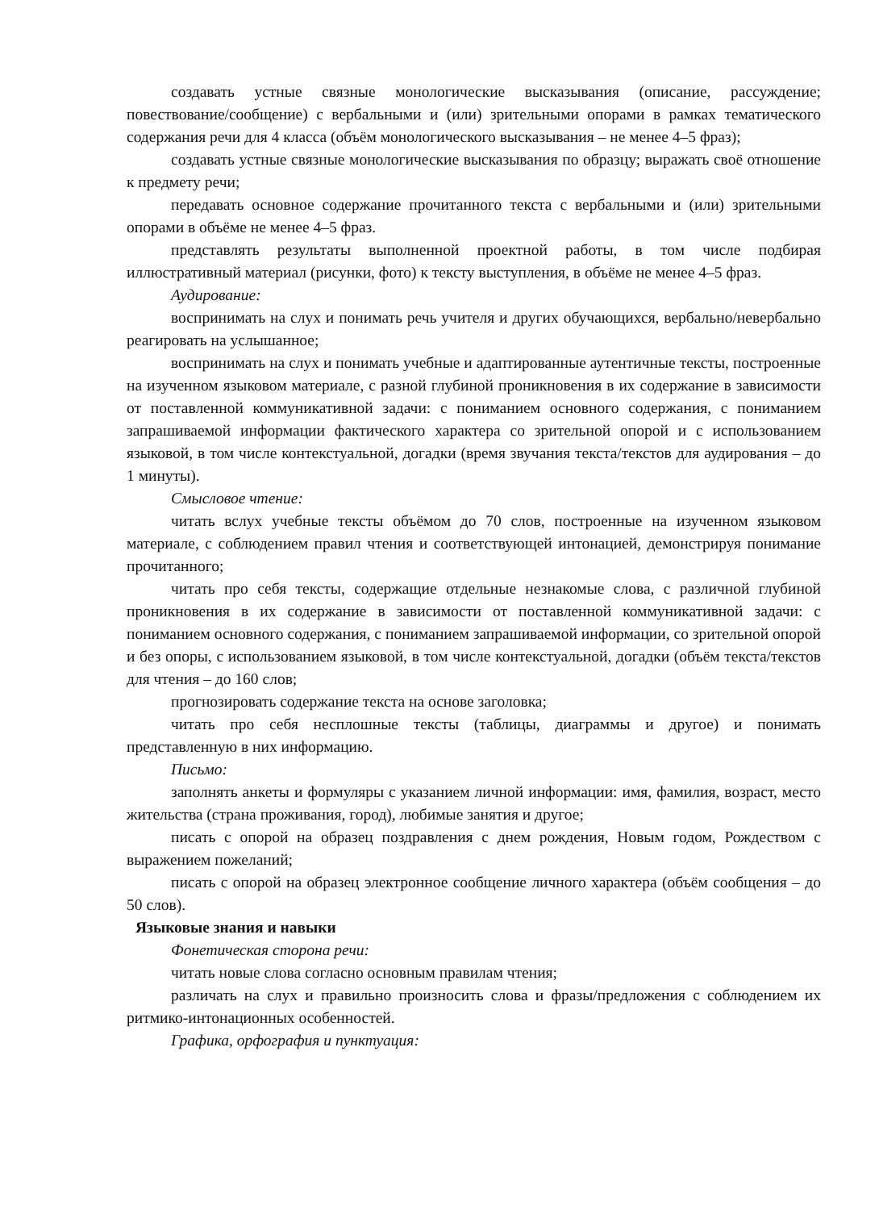создавать устные связные монологические высказывания (описание, рассуждение; повествование/сообщение) с вербальными и (или) зрительными опорами в рамках тематического содержания речи для 4 класса (объём монологического высказывания – не менее 4–5 фраз);
создавать устные связные монологические высказывания по образцу; выражать своё отношение к предмету речи;
передавать основное содержание прочитанного текста с вербальными и (или) зрительными опорами в объёме не менее 4–5 фраз.
представлять результаты выполненной проектной работы, в том числе подбирая иллюстративный материал (рисунки, фото) к тексту выступления, в объёме не менее 4–5 фраз.
Аудирование:
воспринимать на слух и понимать речь учителя и других обучающихся, вербально/невербально реагировать на услышанное;
воспринимать на слух и понимать учебные и адаптированные аутентичные тексты, построенные на изученном языковом материале, с разной глубиной проникновения в их содержание в зависимости от поставленной коммуникативной задачи: с пониманием основного содержания, с пониманием запрашиваемой информации фактического характера со зрительной опорой и с использованием языковой, в том числе контекстуальной, догадки (время звучания текста/текстов для аудирования – до 1 минуты).
Смысловое чтение:
читать вслух учебные тексты объёмом до 70 слов, построенные на изученном языковом материале, с соблюдением правил чтения и соответствующей интонацией, демонстрируя понимание прочитанного;
читать про себя тексты, содержащие отдельные незнакомые слова, с различной глубиной проникновения в их содержание в зависимости от поставленной коммуникативной задачи: с пониманием основного содержания, с пониманием запрашиваемой информации, со зрительной опорой и без опоры, с использованием языковой, в том числе контекстуальной, догадки (объём текста/текстов для чтения – до 160 слов;
прогнозировать содержание текста на основе заголовка;
читать про себя несплошные тексты (таблицы, диаграммы и другое) и понимать представленную в них информацию.
Письмо:
заполнять анкеты и формуляры с указанием личной информации: имя, фамилия, возраст, место жительства (страна проживания, город), любимые занятия и другое;
писать с опорой на образец поздравления с днем рождения, Новым годом, Рождеством с выражением пожеланий;
писать с опорой на образец электронное сообщение личного характера (объём сообщения – до 50 слов).
Языковые знания и навыки
Фонетическая сторона речи:
читать новые слова согласно основным правилам чтения;
различать на слух и правильно произносить слова и фразы/предложения с соблюдением их ритмико-интонационных особенностей.
Графика, орфография и пунктуация: